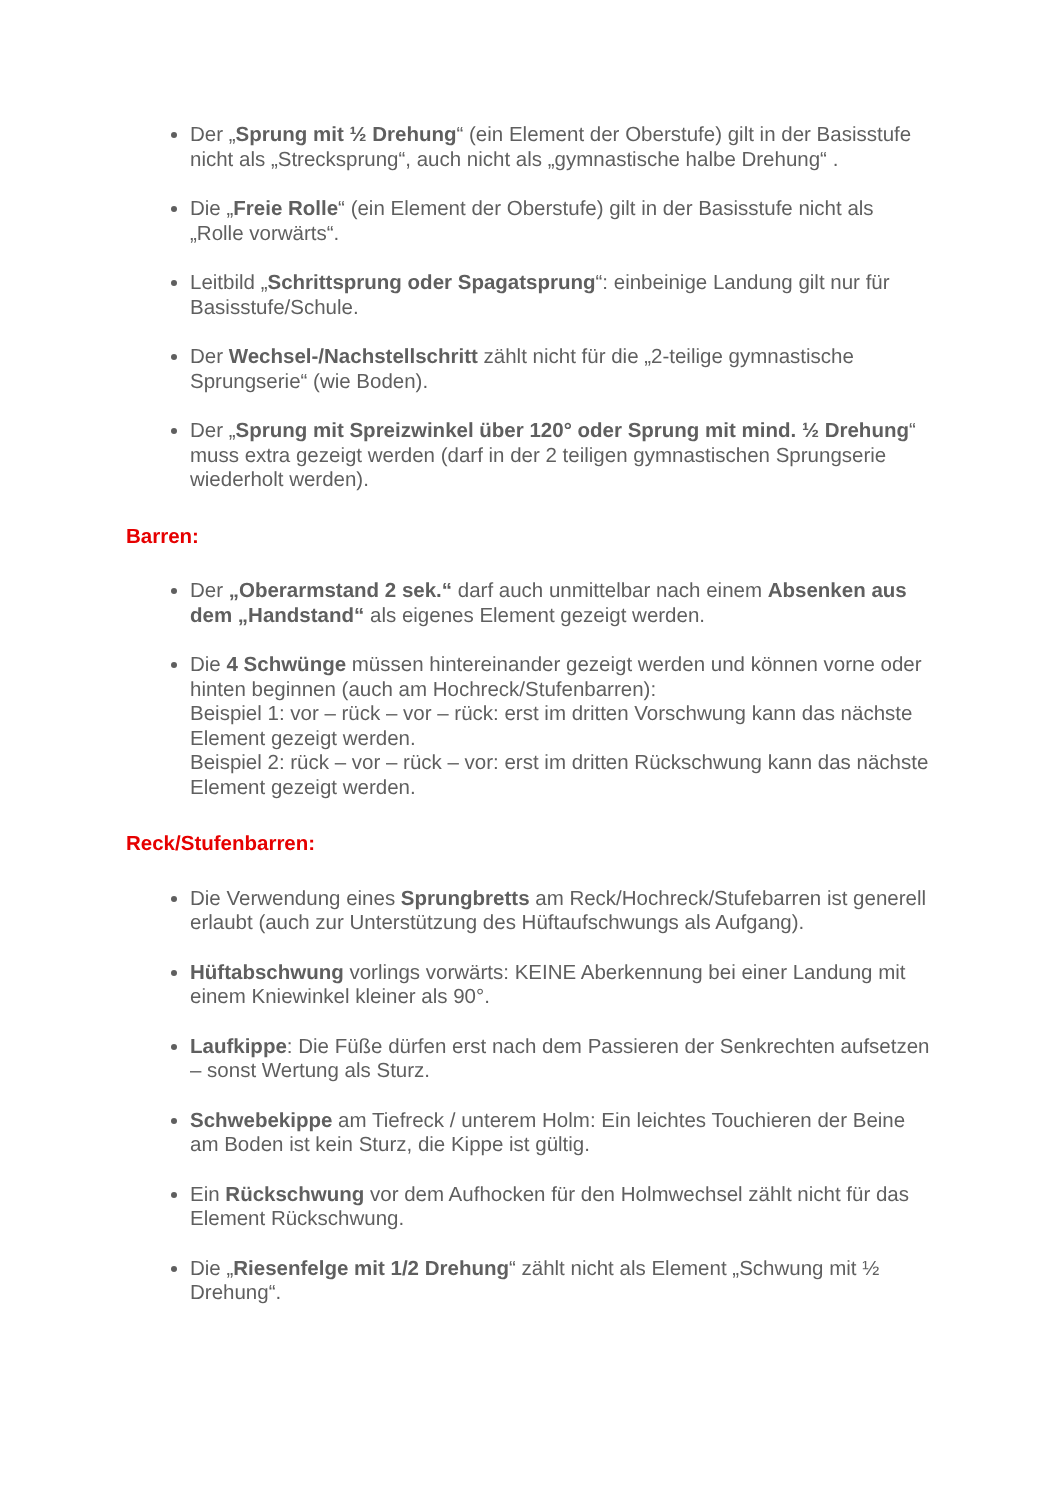Der „Sprung mit ½ Drehung“ (ein Element der Oberstufe) gilt in der Basisstufe nicht als „Strecksprung“, auch nicht als „gymnastische halbe Drehung“ .
Die „Freie Rolle“ (ein Element der Oberstufe) gilt in der Basisstufe nicht als „Rolle vorwärts“.
Leitbild „Schrittsprung oder Spagatsprung“: einbeinige Landung gilt nur für Basisstufe/Schule.
Der Wechsel-/Nachstellschritt zählt nicht für die „2-teilige gymnastische Sprungserie“ (wie Boden).
Der „Sprung mit Spreizwinkel über 120° oder Sprung mit mind. ½ Drehung“ muss extra gezeigt werden (darf in der 2 teiligen gymnastischen Sprungserie wiederholt werden).
Barren:
Der „Oberarmstand 2 sek.“ darf auch unmittelbar nach einem Absenken aus dem „Handstand“ als eigenes Element gezeigt werden.
Die 4 Schwünge müssen hintereinander gezeigt werden und können vorne oder hinten beginnen (auch am Hochreck/Stufenbarren):
Beispiel 1: vor – rück – vor – rück: erst im dritten Vorschwung kann das nächste Element gezeigt werden.
Beispiel 2: rück – vor – rück – vor: erst im dritten Rückschwung kann das nächste Element gezeigt werden.
Reck/Stufenbarren:
Die Verwendung eines Sprungbretts am Reck/Hochreck/Stufebarren ist generell erlaubt (auch zur Unterstützung des Hüftaufschwungs als Aufgang).
Hüftabschwung vorlings vorwärts: KEINE Aberkennung bei einer Landung mit einem Kniewinkel kleiner als 90°.
Laufkippe: Die Füße dürfen erst nach dem Passieren der Senkrechten aufsetzen – sonst Wertung als Sturz.
Schwebekippe am Tiefreck / unterem Holm: Ein leichtes Touchieren der Beine am Boden ist kein Sturz, die Kippe ist gültig.
Ein Rückschwung vor dem Aufhocken für den Holmwechsel zählt nicht für das Element Rückschwung.
Die „Riesenfelge mit 1/2 Drehung“ zählt nicht als Element „Schwung mit ½ Drehung“.